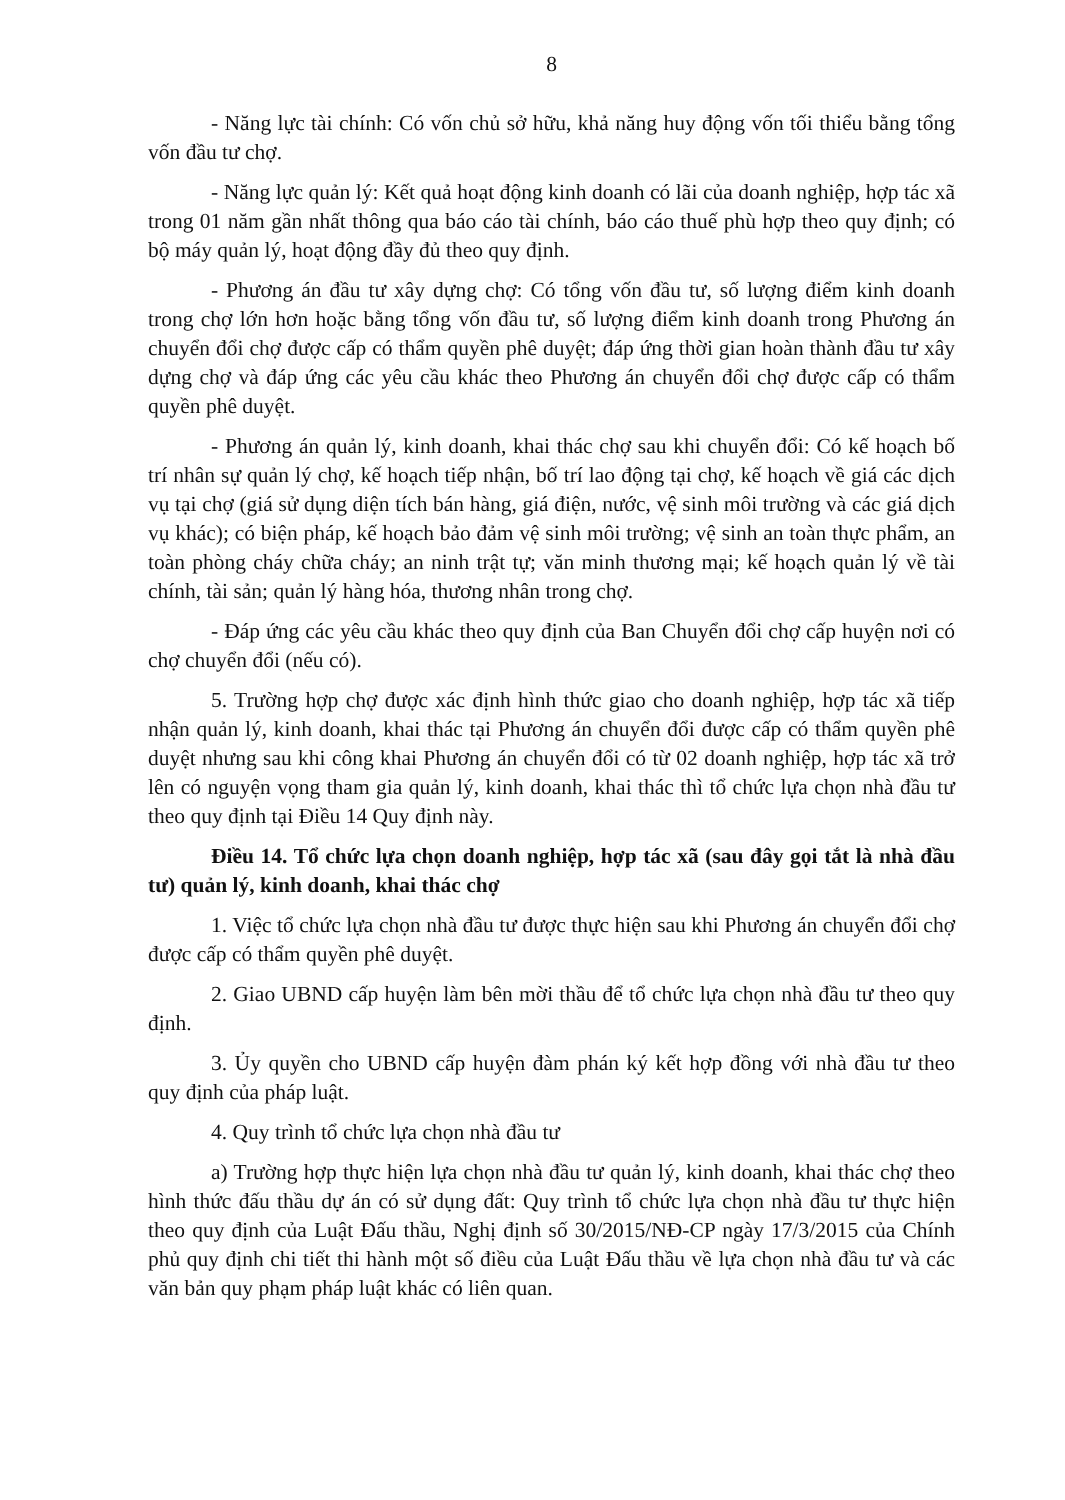8
- Năng lực tài chính: Có vốn chủ sở hữu, khả năng huy động vốn tối thiểu bằng tổng vốn đầu tư chợ.
- Năng lực quản lý: Kết quả hoạt động kinh doanh có lãi của doanh nghiệp, hợp tác xã trong 01 năm gần nhất thông qua báo cáo tài chính, báo cáo thuế phù hợp theo quy định; có bộ máy quản lý, hoạt động đầy đủ theo quy định.
- Phương án đầu tư xây dựng chợ: Có tổng vốn đầu tư, số lượng điểm kinh doanh trong chợ lớn hơn hoặc bằng tổng vốn đầu tư, số lượng điểm kinh doanh trong Phương án chuyển đổi chợ được cấp có thẩm quyền phê duyệt; đáp ứng thời gian hoàn thành đầu tư xây dựng chợ và đáp ứng các yêu cầu khác theo Phương án chuyển đổi chợ được cấp có thẩm quyền phê duyệt.
- Phương án quản lý, kinh doanh, khai thác chợ sau khi chuyển đổi: Có kế hoạch bố trí nhân sự quản lý chợ, kế hoạch tiếp nhận, bố trí lao động tại chợ, kế hoạch về giá các dịch vụ tại chợ (giá sử dụng diện tích bán hàng, giá điện, nước, vệ sinh môi trường và các giá dịch vụ khác); có biện pháp, kế hoạch bảo đảm vệ sinh môi trường; vệ sinh an toàn thực phẩm, an toàn phòng cháy chữa cháy; an ninh trật tự; văn minh thương mại; kế hoạch quản lý về tài chính, tài sản; quản lý hàng hóa, thương nhân trong chợ.
- Đáp ứng các yêu cầu khác theo quy định của Ban Chuyển đổi chợ cấp huyện nơi có chợ chuyển đổi (nếu có).
5. Trường hợp chợ được xác định hình thức giao cho doanh nghiệp, hợp tác xã tiếp nhận quản lý, kinh doanh, khai thác tại Phương án chuyển đổi được cấp có thẩm quyền phê duyệt nhưng sau khi công khai Phương án chuyển đổi có từ 02 doanh nghiệp, hợp tác xã trở lên có nguyện vọng tham gia quản lý, kinh doanh, khai thác thì tổ chức lựa chọn nhà đầu tư theo quy định tại Điều 14 Quy định này.
Điều 14. Tổ chức lựa chọn doanh nghiệp, hợp tác xã (sau đây gọi tắt là nhà đầu tư) quản lý, kinh doanh, khai thác chợ
1. Việc tổ chức lựa chọn nhà đầu tư được thực hiện sau khi Phương án chuyển đổi chợ được cấp có thẩm quyền phê duyệt.
2. Giao UBND cấp huyện làm bên mời thầu để tổ chức lựa chọn nhà đầu tư theo quy định.
3. Ủy quyền cho UBND cấp huyện đàm phán ký kết hợp đồng với nhà đầu tư theo quy định của pháp luật.
4. Quy trình tổ chức lựa chọn nhà đầu tư
a) Trường hợp thực hiện lựa chọn nhà đầu tư quản lý, kinh doanh, khai thác chợ theo hình thức đấu thầu dự án có sử dụng đất: Quy trình tổ chức lựa chọn nhà đầu tư thực hiện theo quy định của Luật Đấu thầu, Nghị định số 30/2015/NĐ-CP ngày 17/3/2015 của Chính phủ quy định chi tiết thi hành một số điều của Luật Đấu thầu về lựa chọn nhà đầu tư và các văn bản quy phạm pháp luật khác có liên quan.